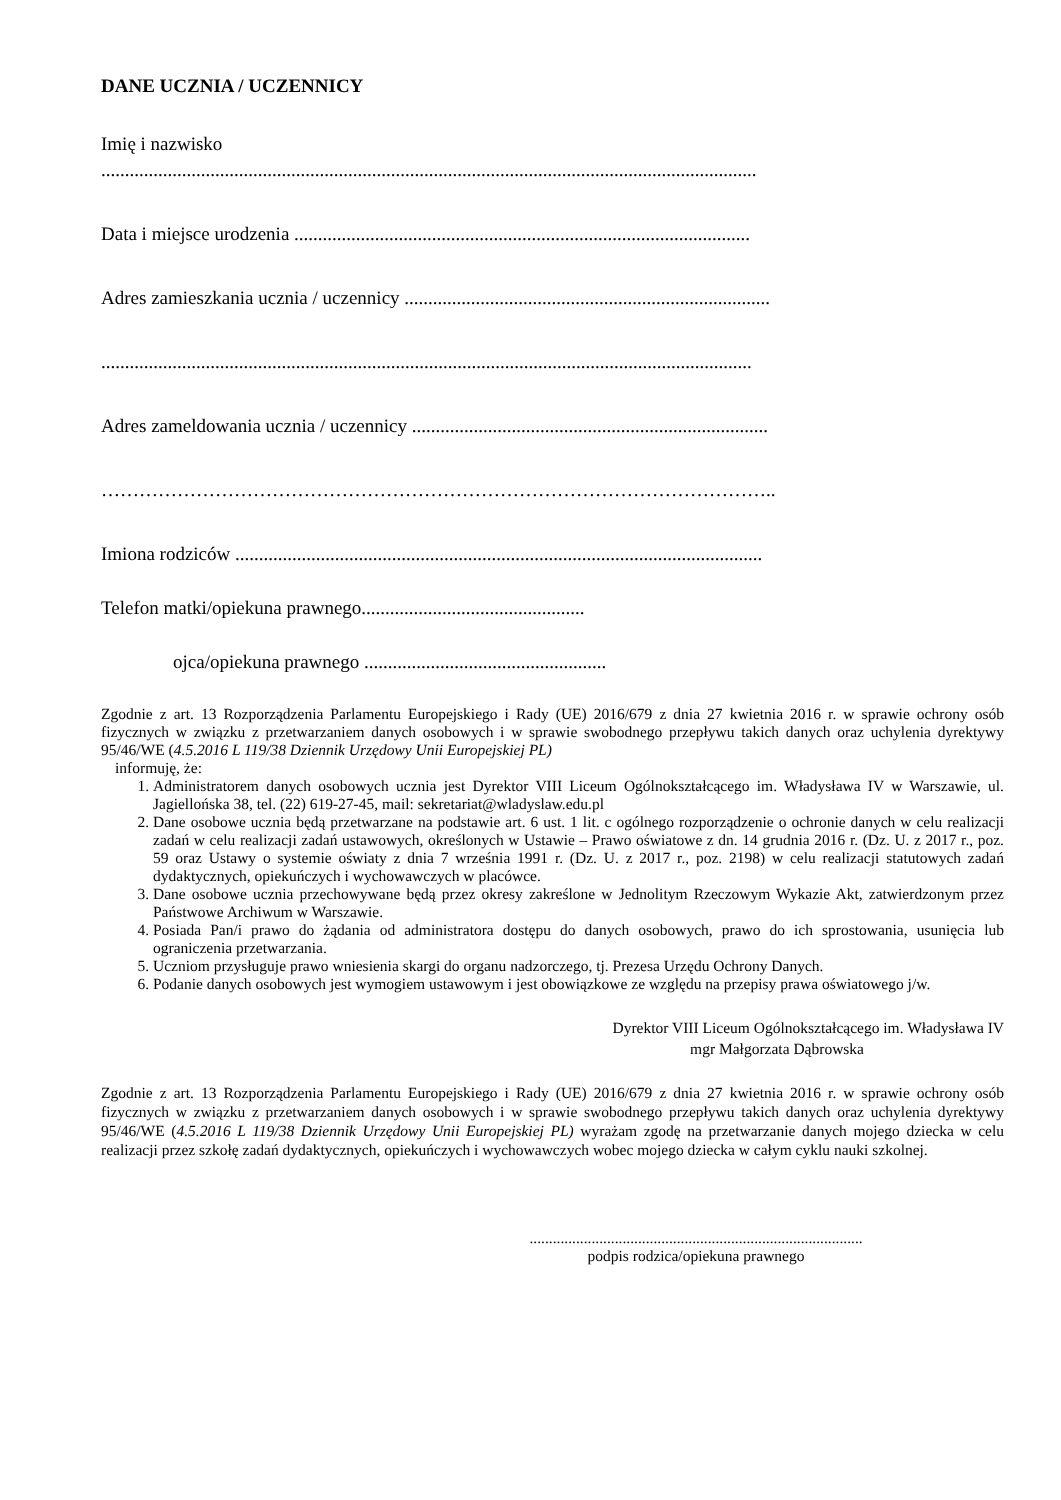DANE UCZNIA / UCZENNICY
Imię i nazwisko
..........................................................................................................................................
Data i miejsce urodzenia ................................................................................................
Adres zamieszkania ucznia / uczennicy .............................................................................
.........................................................................................................................................
Adres zameldowania ucznia / uczennicy ...........................................................................
……………………………………………………………………………………………..
Imiona rodziców ...............................................................................................................
Telefon matki/opiekuna prawnego...............................................
ojca/opiekuna prawnego ...................................................
Zgodnie z art. 13 Rozporządzenia Parlamentu Europejskiego i Rady (UE) 2016/679 z dnia 27 kwietnia 2016 r. w sprawie ochrony osób fizycznych w związku z przetwarzaniem danych osobowych i w sprawie swobodnego przepływu takich danych oraz uchylenia dyrektywy 95/46/WE (4.5.2016 L 119/38 Dziennik Urzędowy Unii Europejskiej PL)
informuję, że:
1. Administratorem danych osobowych ucznia jest Dyrektor VIII Liceum Ogólnokształcącego im. Władysława IV w Warszawie, ul. Jagiellońska 38, tel. (22) 619-27-45, mail: sekretariat@wladyslaw.edu.pl
2. Dane osobowe ucznia będą przetwarzane na podstawie art. 6 ust. 1 lit. c ogólnego rozporządzenie o ochronie danych w celu realizacji zadań w celu realizacji zadań ustawowych, określonych w Ustawie – Prawo oświatowe z dn. 14 grudnia 2016 r. (Dz. U. z 2017 r., poz. 59 oraz Ustawy o systemie oświaty z dnia 7 września 1991 r. (Dz. U. z 2017 r., poz. 2198) w celu realizacji statutowych zadań dydaktycznych, opiekuńczych i wychowawczych w placówce.
3. Dane osobowe ucznia przechowywane będą przez okresy zakreślone w Jednolitym Rzeczowym Wykazie Akt, zatwierdzonym przez Państwowe Archiwum w Warszawie.
4. Posiada Pan/i prawo do żądania od administratora dostępu do danych osobowych, prawo do ich sprostowania, usunięcia lub ograniczenia przetwarzania.
5. Uczniom przysługuje prawo wniesienia skargi do organu nadzorczego, tj. Prezesa Urzędu Ochrony Danych.
6. Podanie danych osobowych jest wymogiem ustawowym i jest obowiązkowe ze względu na przepisy prawa oświatowego j/w.
Dyrektor VIII Liceum Ogólnokształcącego im. Władysława IV
mgr Małgorzata Dąbrowska
Zgodnie z art. 13 Rozporządzenia Parlamentu Europejskiego i Rady (UE) 2016/679 z dnia 27 kwietnia 2016 r. w sprawie ochrony osób fizycznych w związku z przetwarzaniem danych osobowych i w sprawie swobodnego przepływu takich danych oraz uchylenia dyrektywy 95/46/WE (4.5.2016 L 119/38 Dziennik Urzędowy Unii Europejskiej PL) wyrażam zgodę na przetwarzanie danych mojego dziecka w celu realizacji przez szkołę zadań dydaktycznych, opiekuńczych i wychowawczych wobec mojego dziecka w całym cyklu nauki szkolnej.
......................................................................................
podpis rodzica/opiekuna prawnego